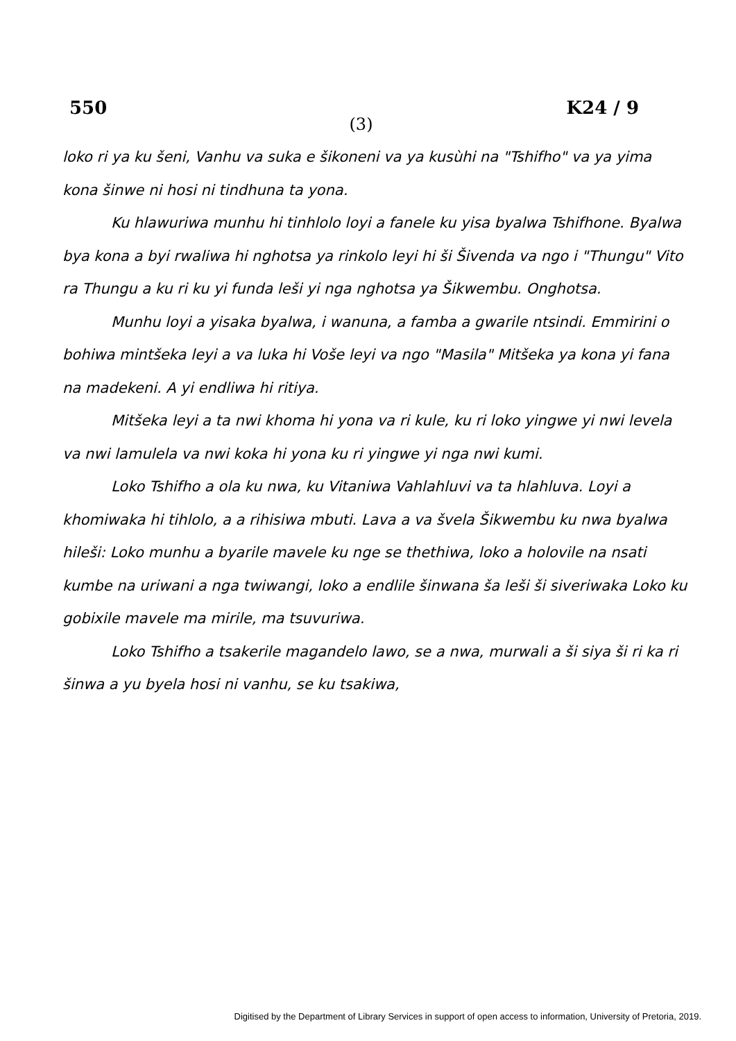550 K24 / 9
(3)
loko ri ya ku šeni, Vanhu va suka e šikoneni va ya kusùhi na "Tshifho" va ya yima kona šinwe ni hosi ni tindhuna ta yona.
Ku hlawuriwa munhu hi tinhlolo loyi a fanele ku yisa byalwa Tshifhone. Byalwa bya kona a byi rwaliwa hi nghotsa ya rinkolo leyi hi ši Šivenda va ngo i "Thungu" Vito ra Thungu a ku ri ku yi funda leši yi nga nghotsa ya Šikwembu. Onghotsa.
Munhu loyi a yisaka byalwa, i wanuna, a famba a gwarile ntsindi. Emmirini o bohiwa mintšeka leyi a va luka hi Voše leyi va ngo "Masila" Mitšeka ya kona yi fana na madekeni. A yi endliwa hi ritiya.
Mitšeka leyi a ta nwi khoma hi yona va ri kule, ku ri loko yingwe yi nwi levela va nwi lamulela va nwi koka hi yona ku ri yingwe yi nga nwi kumi.
Loko Tshifho a ola ku nwa, ku Vitaniwa Vahlahluvi va ta hlahluva. Loyi a khomiwaka hi tihlolo, a a rihisiwa mbuti. Lava a va švela Šikwembu ku nwa byalwa hileši: Loko munhu a byarile mavele ku nge se thethiwa, loko a holovile na nsati kumbe na uriwani a nga twiwangi, loko a endlile šinwana ša leši ši siveriwaka Loko ku gobixile mavele ma mirile, ma tsuvuriwa.
Loko Tshifho a tsakerile magandelo lawo, se a nwa, murwali a ši siya ši ri ka ri šinwa a yu byela hosi ni vanhu, se ku tsakiwa,
Digitised by the Department of Library Services in support of open access to information, University of Pretoria, 2019.